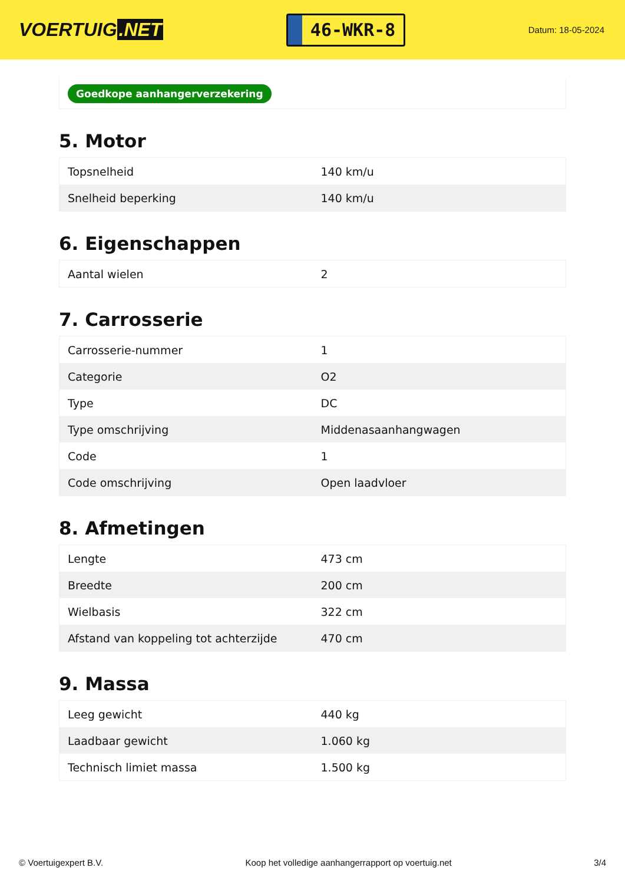VOERTUIG.NET
46-WKR-8
Datum: 18-05-2024
Goedkope aanhangerverzekering
5. Motor
| Topsnelheid | 140 km/u |
| Snelheid beperking | 140 km/u |
6. Eigenschappen
| Aantal wielen | 2 |
7. Carrosserie
| Carrosserie-nummer | 1 |
| Categorie | O2 |
| Type | DC |
| Type omschrijving | Middenasaanhangwagen |
| Code | 1 |
| Code omschrijving | Open laadvloer |
8. Afmetingen
| Lengte | 473 cm |
| Breedte | 200 cm |
| Wielbasis | 322 cm |
| Afstand van koppeling tot achterzijde | 470 cm |
9. Massa
| Leeg gewicht | 440 kg |
| Laadbaar gewicht | 1.060 kg |
| Technisch limiet massa | 1.500 kg |
© Voertuigexpert B.V. Koop het volledige aanhangerrapport op voertuig.net 3/4